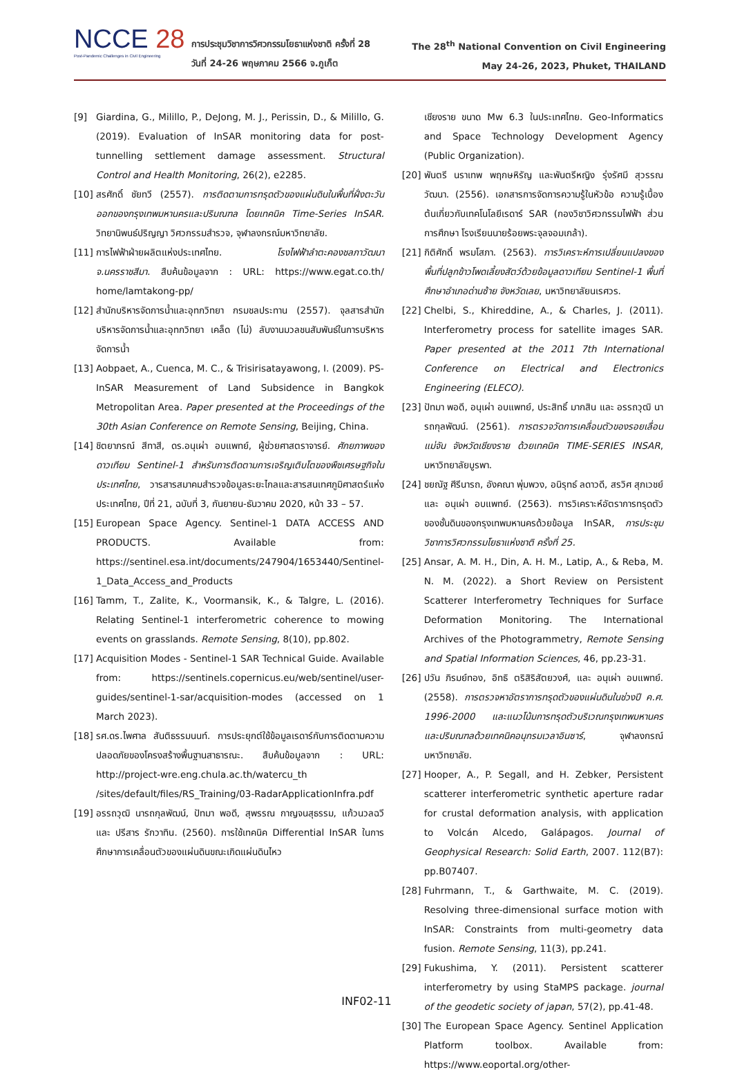NCCE 28
Post-Pandemic Challenges in Civil Engineering
การประชุมวิชาการวิศวกรรมโยธาแห่งชาติ ครั้งที่ 28
วันที่ 24-26 พฤษภาคม 2566 จ.ภูเก็ต
The 28<sup>th</sup> National Convention on Civil Engineering
May 24-26, 2023, Phuket, THAILAND
[9] Giardina, G., Milillo, P., DeJong, M. J., Perissin, D., & Milillo, G. (2019). Evaluation of InSAR monitoring data for post-tunnelling settlement damage assessment. Structural Control and Health Monitoring, 26(2), e2285.
[10] สรศักดิ์ ชัยทวี (2557). การติดตามการทรุดตัวของแผ่นดินในพื้นที่ฝั่งตะวันออกของกรุงเทพมหานครและปริมณฑล โดยเทคนิค Time-Series InSAR. วิทยานิพนธ์ปริญญา วิศวกรรมสำรวจ, จุฬาลงกรณ์มหาวิทยาลัย.
[11] การไฟฟ้าฝ่ายผลิตแห่งประเทศไทย. โรงไฟฟ้าลำตะคองชลภาวัฒนา จ.นครราชสีมา. สืบค้นข้อมูลจาก : URL: https://www.egat.co.th/ home/lamtakong-pp/
[12] สำนักบริหารจัดการน้ำและอุทกวิทยา กรมชลประทาน (2557). จุลสารสำนักบริหารจัดการน้ำและอุทกวิทยา เคล็ด (ไม่) ลับงานมวลชนสัมพันธ์ในการบริหารจัดการน้ำ
[13] Aobpaet, A., Cuenca, M. C., & Trisirisatayawong, I. (2009). PS-InSAR Measurement of Land Subsidence in Bangkok Metropolitan Area. Paper presented at the Proceedings of the 30th Asian Conference on Remote Sensing, Beijing, China.
[14] ชิตยาภรณ์ สีทาสี, ดร.อนุเผ่า อบแพทย์, ผู้ช่วยศาสตราจารย์. ศักยภาพของดาวเทียม Sentinel-1 สำหรับการติดตามการเจริญเติบโตของพืชเศรษฐกิจในประเทศไทย, วารสารสมาคมสำรวจข้อมูลระยะไกลและสารสนเทศภูมิศาสตร์แห่งประเทศไทย, ปีที่ 21, ฉบับที่ 3, กันยายน-ธันวาคม 2020, หน้า 33 – 57.
[15] European Space Agency. Sentinel-1 DATA ACCESS AND PRODUCTS. Available from: https://sentinel.esa.int/documents/247904/1653440/Sentinel-1_Data_Access_and_Products
[16] Tamm, T., Zalite, K., Voormansik, K., & Talgre, L. (2016). Relating Sentinel-1 interferometric coherence to mowing events on grasslands. Remote Sensing, 8(10), pp.802.
[17] Acquisition Modes - Sentinel-1 SAR Technical Guide. Available from: https://sentinels.copernicus.eu/web/sentinel/user-guides/sentinel-1-sar/acquisition-modes (accessed on 1 March 2023).
[18] รศ.ดร.ไพศาล สันติธรรมนนท์. การประยุกต์ใช้ข้อมูลเรดาร์กับการติดตามความปลอดภัยของโครงสร้างพื้นฐานสาธารณะ. สืบค้นข้อมูลจาก : URL: http://project-wre.eng.chula.ac.th/watercu_th /sites/default/files/RS_Training/03-RadarApplicationInfra.pdf
[19] อรรถวุฒิ นารถกุลพัฒน์, ปัทมา พอดี, สุพรรณ กาญจนสุธรรม, แก้วนวลฉวี และ ปรีสาร รักวาทิน. (2560). การใช้เทคนิค Differential InSAR ในการศึกษาการเคลื่อนตัวของแผ่นดินขณะเกิดแผ่นดินไหว
เชียงราย ขนาด Mw 6.3 ในประเทศไทย. Geo-Informatics and Space Technology Development Agency (Public Organization).
[20] พันตรี นราเทพ พฤกษหิรัญ และพันตรีหญิง รุ่งรัศมี สุวรรณวัฒนา. (2556). เอกสารการจัดการความรู้ในหัวข้อ ความรู้เบื้องต้นเกี่ยวกับเทคโนโลยีเรดาร์ SAR (กองวิชาวิศวกรรมไฟฟ้า ส่วนการศึกษา โรงเรียนนายร้อยพระจุลจอมเกล้า).
[21] กิติศักดิ์ พรมโสภา. (2563). การวิเคราะห์การเปลี่ยนแปลงของพื้นที่ปลูกข้าวโพดเลี้ยงสัตว์ด้วยข้อมูลดาวเทียม Sentinel-1 พื้นที่ศึกษาอำเภอด่านซ้าย จังหวัดเลย, มหาวิทยาลัยนเรศวร.
[22] Chelbi, S., Khireddine, A., & Charles, J. (2011). Interferometry process for satellite images SAR. Paper presented at the 2011 7th International Conference on Electrical and Electronics Engineering (ELECO).
[23] ปัทมา พอดี, อนุเผ่า อบแพทย์, ประสิทธิ์ มากสิน และ อรรถวุฒิ นารถกุลพัฒน์. (2561). การตรวจวัดการเคลื่อนตัวของรอยเลื่อนแม่จัน จังหวัดเชียงราย ด้วยเทคนิค TIME-SERIES INSAR, มหาวิทยาลัยบูรพา.
[24] ชยณัฐ ศีรีนารถ, อังคณา พุ่มพวง, อนิรุทธ์ ลดาวดี, สรวิศ สุภเวชย์ และ อนุเผ่า อบแพทย์. (2563). การวิเคราะห์อัตราการทรุดตัวของชั้นดินของกรุงเทพมหานครด้วยข้อมูล InSAR, การประชุมวิชาการวิศวกรรมโยธาแห่งชาติ ครั้งที่ 25.
[25] Ansar, A. M. H., Din, A. H. M., Latip, A., & Reba, M. N. M. (2022). a Short Review on Persistent Scatterer Interferometry Techniques for Surface Deformation Monitoring. The International Archives of the Photogrammetry, Remote Sensing and Spatial Information Sciences, 46, pp.23-31.
[26] ปวัน ภิรมย์ทอง, อิทธิ ตริสิริสัตยวงศ์, และ อนุเผ่า อบแพทย์. (2558). การตรวจหาอัตราการทรุดตัวของแผ่นดินในช่วงปี ค.ศ. 1996-2000 และแนวโน้มการทรุดตัวบริเวณกรุงเทพมหานครและปริมณฑลด้วยเทคนิคอนุกรมเวลาอินซาร์, จุฬาลงกรณ์มหาวิทยาลัย.
[27] Hooper, A., P. Segall, and H. Zebker, Persistent scatterer interferometric synthetic aperture radar for crustal deformation analysis, with application to Volcán Alcedo, Galápagos. Journal of Geophysical Research: Solid Earth, 2007. 112(B7): pp.B07407.
[28] Fuhrmann, T., & Garthwaite, M. C. (2019). Resolving three-dimensional surface motion with InSAR: Constraints from multi-geometry data fusion. Remote Sensing, 11(3), pp.241.
[29] Fukushima, Y. (2011). Persistent scatterer interferometry by using StaMPS package. journal of the geodetic society of japan, 57(2), pp.41-48.
[30] The European Space Agency. Sentinel Application Platform toolbox. Available from: https://www.eoportal.org/other-
INF02-11